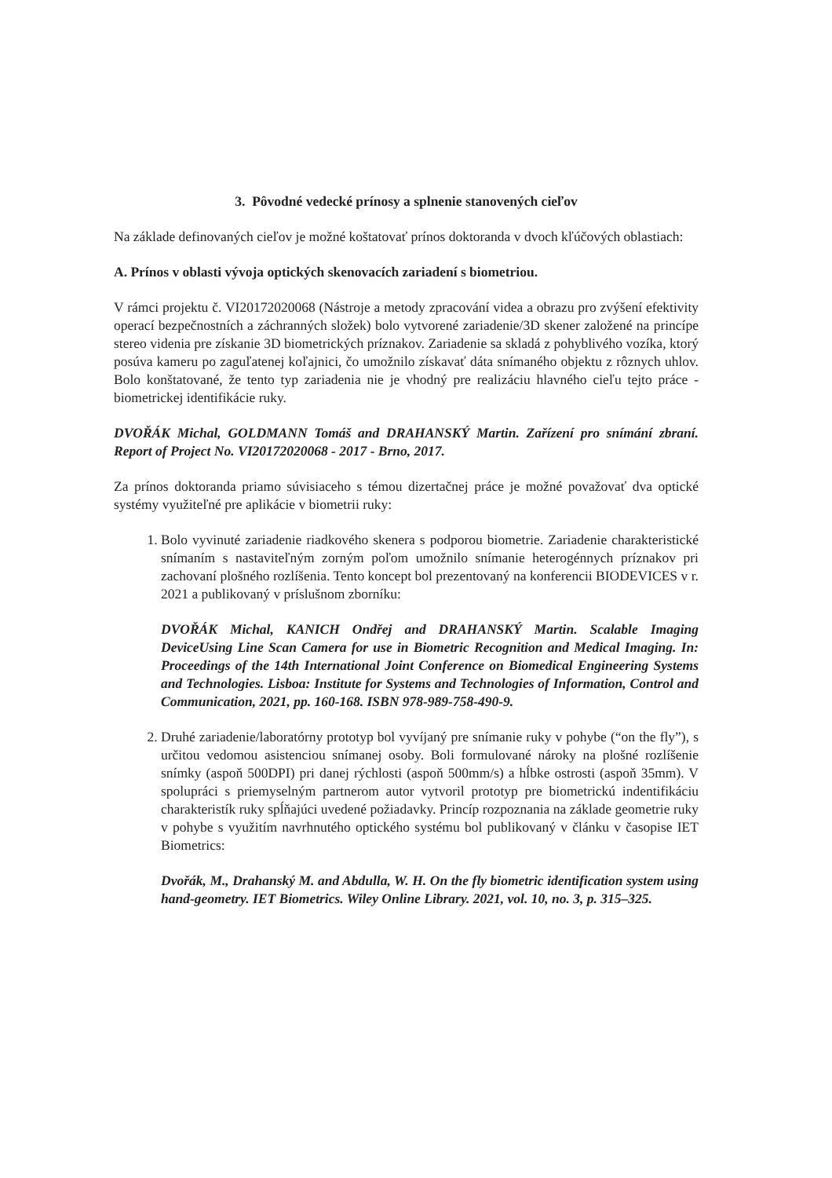3. Pôvodné vedecké prínosy a splnenie stanovených cieľov
Na základe definovaných cieľov je možné koštatovať prínos doktoranda v dvoch kľúčových oblastiach:
A. Prínos v oblasti vývoja optických skenovacích zariadení s biometriou.
V rámci projektu č. VI20172020068 (Nástroje a metody zpracování videa a obrazu pro zvýšení efektivity operací bezpečnostních a záchranných složek) bolo vytvorené zariadenie/3D skener založené na princípe stereo videnia pre získanie 3D biometrických príznakov. Zariadenie sa skladá z pohyblivého vozíka, ktorý posúva kameru po zaguľatenej koľajnici, čo umožnilo získavať dáta snímaného objektu z rôznych uhlov. Bolo konštatované, že tento typ zariadenia nie je vhodný pre realizáciu hlavného cieľu tejto práce - biometrickej identifikácie ruky.
DVOŘÁK Michal, GOLDMANN Tomáš and DRAHANSKÝ Martin. Zařízení pro snímání zbraní. Report of Project No. VI20172020068 - 2017 - Brno, 2017.
Za prínos doktoranda priamo súvisiaceho s témou dizertačnej práce je možné považovať dva optické systémy využiteľné pre aplikácie v biometrii ruky:
1. Bolo vyvinuté zariadenie riadkového skenera s podporou biometrie. Zariadenie charakteristické snímaním s nastaviteľným zorným poľom umožnilo snímanie heterogénnych príznakov pri zachovaní plošného rozlíšenia. Tento koncept bol prezentovaný na konferencii BIODEVICES v r. 2021 a publikovaný v príslušnom zborníku:
DVOŘÁK Michal, KANICH Ondřej and DRAHANSKÝ Martin. Scalable Imaging DeviceUsing Line Scan Camera for use in Biometric Recognition and Medical Imaging. In: Proceedings of the 14th International Joint Conference on Biomedical Engineering Systems and Technologies. Lisboa: Institute for Systems and Technologies of Information, Control and Communication, 2021, pp. 160-168. ISBN 978-989-758-490-9.
2. Druhé zariadenie/laboratórny prototyp bol vyvíjaný pre snímanie ruky v pohybe (“on the fly”), s určitou vedomou asistenciou snímanej osoby. Boli formulované nároky na plošné rozlíšenie snímky (aspoň 500DPI) pri danej rýchlosti (aspoň 500mm/s) a hĺbke ostrosti (aspoň 35mm). V spolupráci s priemyselným partnerom autor vytvoril prototyp pre biometrickú indentifikáciu charakteristík ruky spĺňajúci uvedené požiadavky. Princíp rozpoznania na základe geometrie ruky v pohybe s využitím navrhnutého optického systému bol publikovaný v článku v časopise IET Biometrics:
Dvořák, M., Drahanský M. and Abdulla, W. H. On the fly biometric identification system using hand-geometry. IET Biometrics. Wiley Online Library. 2021, vol. 10, no. 3, p. 315–325.